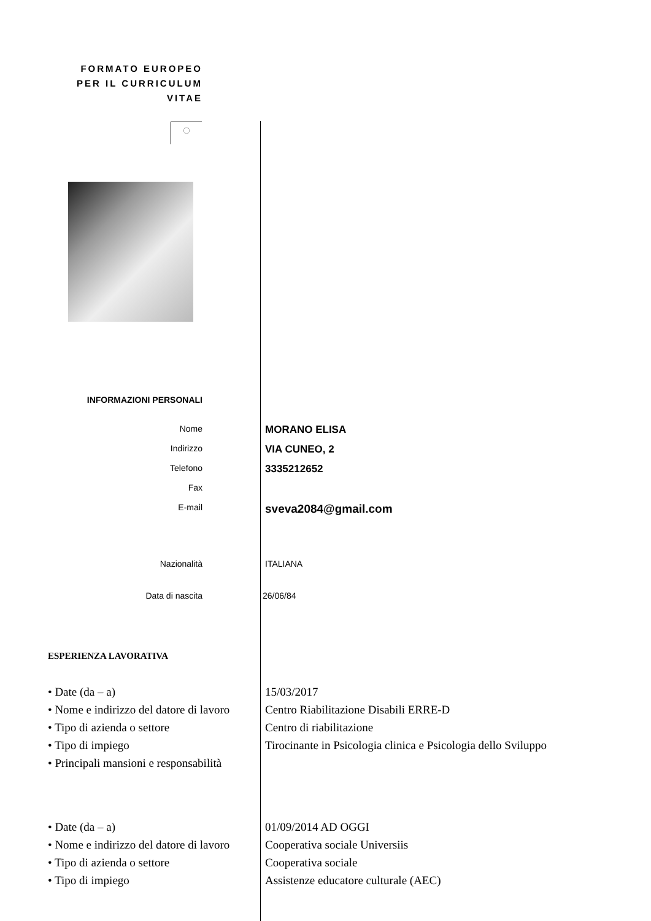FORMATO EUROPEO
PER IL CURRICULUM
VITAE
◌
INFORMAZIONI PERSONALI
Nome
MORANO ELISA
Indirizzo
VIA CUNEO, 2
Telefono
3335212652
Fax
E-mail
sveva2084@gmail.com
Nazionalità ITALIANA
Data di nascita 26/06/84
ESPERIENZA LAVORATIVA
• Date (da – a)
• Nome e indirizzo del datore di lavoro
• Tipo di azienda o settore
• Tipo di impiego
• Principali mansioni e responsabilità
15/03/2017
Centro Riabilitazione Disabili ERRE-D
Centro di riabilitazione
Tirocinante in Psicologia clinica e Psicologia dello Sviluppo
• Date (da – a)
• Nome e indirizzo del datore di lavoro
• Tipo di azienda o settore
• Tipo di impiego
01/09/2014 AD OGGI
Cooperativa sociale Universiis
Cooperativa sociale
Assistenze educatore culturale (AEC)